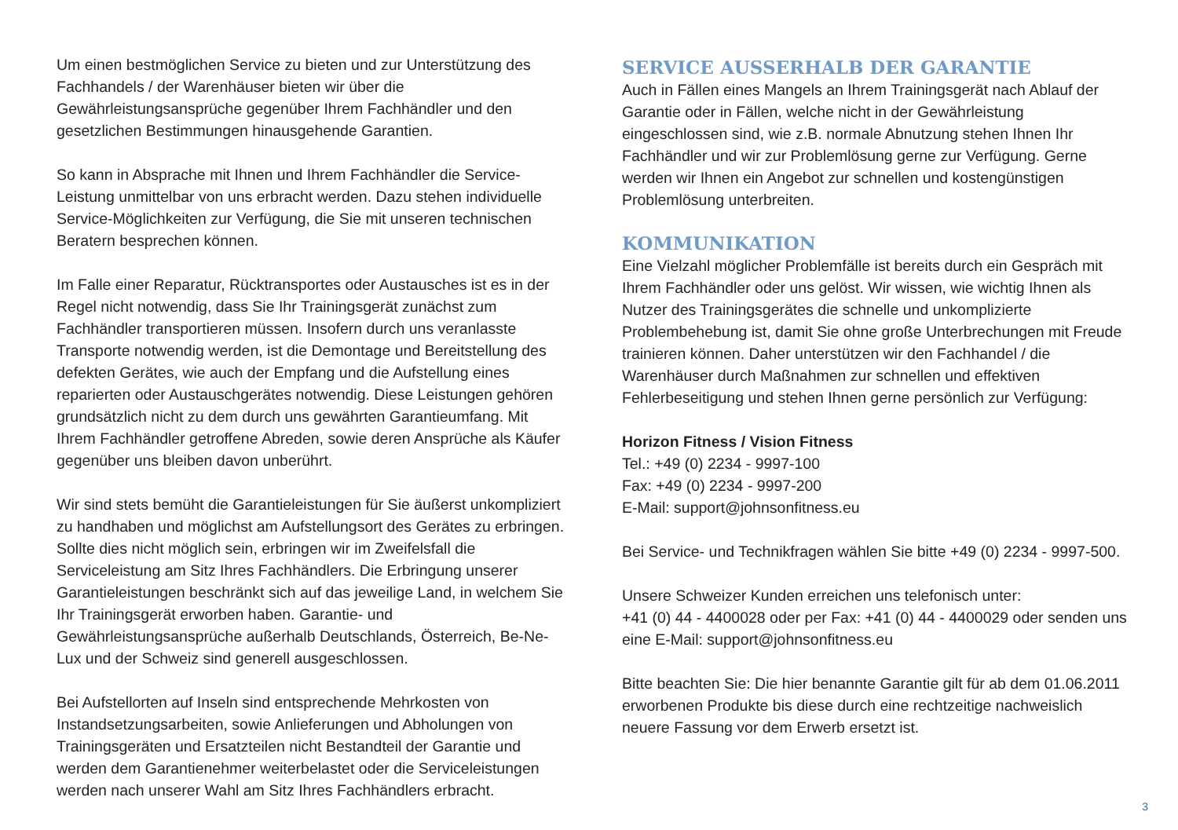Um einen bestmöglichen Service zu bieten und zur Unterstützung des Fachhandels / der Warenhäuser bieten wir über die Gewährleistungsansprüche gegenüber Ihrem Fachhändler und den gesetzlichen Bestimmungen hinausgehende Garantien.
So kann in Absprache mit Ihnen und Ihrem Fachhändler die Service-Leistung unmittelbar von uns erbracht werden. Dazu stehen individuelle Service-Möglichkeiten zur Verfügung, die Sie mit unseren technischen Beratern besprechen können.
Im Falle einer Reparatur, Rücktransportes oder Austausches ist es in der Regel nicht notwendig, dass Sie Ihr Trainingsgerät zunächst zum Fachhändler transportieren müssen. Insofern durch uns veranlasste Transporte notwendig werden, ist die Demontage und Bereitstellung des defekten Gerätes, wie auch der Empfang und die Aufstellung eines reparierten oder Austauschgerätes notwendig. Diese Leistungen gehören grundsätzlich nicht zu dem durch uns gewährten Garantieumfang. Mit Ihrem Fachhändler getroffene Abreden, sowie deren Ansprüche als Käufer gegenüber uns bleiben davon unberührt.
Wir sind stets bemüht die Garantieleistungen für Sie äußerst unkompliziert zu handhaben und möglichst am Aufstellungsort des Gerätes zu erbringen. Sollte dies nicht möglich sein, erbringen wir im Zweifelsfall die Serviceleistung am Sitz Ihres Fachhändlers. Die Erbringung unserer Garantieleistungen beschränkt sich auf das jeweilige Land, in welchem Sie Ihr Trainingsgerät erworben haben. Garantie- und Gewährleistungsansprüche außerhalb Deutschlands, Österreich, Be-Ne-Lux und der Schweiz sind generell ausgeschlossen.
Bei Aufstellorten auf Inseln sind entsprechende Mehrkosten von Instandsetzungsarbeiten, sowie Anlieferungen und Abholungen von Trainingsgeräten und Ersatzteilen nicht Bestandteil der Garantie und werden dem Garantienehmer weiterbelastet oder die Serviceleistungen werden nach unserer Wahl am Sitz Ihres Fachhändlers erbracht.
SERVICE AUSSERHALB DER GARANTIE
Auch in Fällen eines Mangels an Ihrem Trainingsgerät nach Ablauf der Garantie oder in Fällen, welche nicht in der Gewährleistung eingeschlossen sind, wie z.B. normale Abnutzung stehen Ihnen Ihr Fachhändler und wir zur Problemlösung gerne zur Verfügung. Gerne werden wir Ihnen ein Angebot zur schnellen und kostengünstigen Problemlösung unterbreiten.
KOMMUNIKATION
Eine Vielzahl möglicher Problemfälle ist bereits durch ein Gespräch mit Ihrem Fachhändler oder uns gelöst. Wir wissen, wie wichtig Ihnen als Nutzer des Trainingsgerätes die schnelle und unkomplizierte Problembehebung ist, damit Sie ohne große Unterbrechungen mit Freude trainieren können. Daher unterstützen wir den Fachhandel / die Warenhäuser durch Maßnahmen zur schnellen und effektiven Fehlerbeseitigung und stehen Ihnen gerne persönlich zur Verfügung:
Horizon Fitness / Vision Fitness
Tel.: +49 (0) 2234 - 9997-100
Fax: +49 (0) 2234 - 9997-200
E-Mail: support@johnsonfitness.eu
Bei Service- und Technikfragen wählen Sie bitte +49 (0) 2234 - 9997-500.
Unsere Schweizer Kunden erreichen uns telefonisch unter:
+41 (0) 44 - 4400028 oder per Fax: +41 (0) 44 - 4400029 oder senden uns eine E-Mail: support@johnsonfitness.eu
Bitte beachten Sie: Die hier benannte Garantie gilt für ab dem 01.06.2011 erworbenen Produkte bis diese durch eine rechtzeitige nachweislich neuere Fassung vor dem Erwerb ersetzt ist.
3